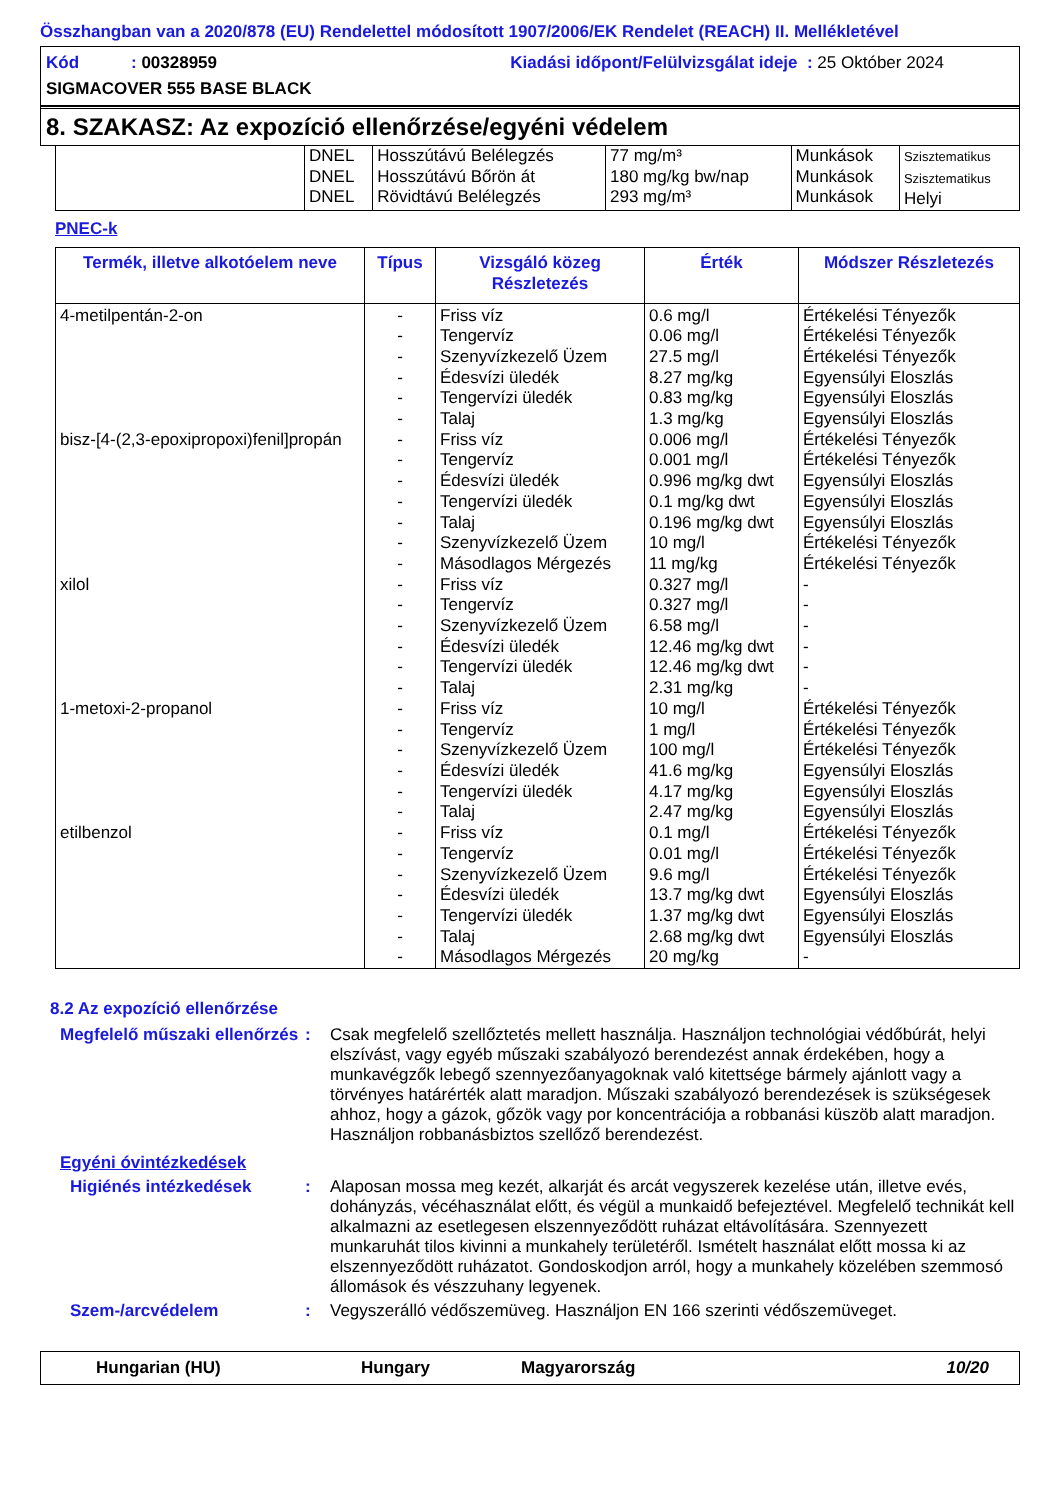Összhangban van a 2020/878 (EU) Rendelettel módosított 1907/2006/EK Rendelet (REACH) II. Mellékletével
Kód : 00328959 Kiadási időpont/Felülvizsgálat ideje : 25 Október 2024
SIGMACOVER 555 BASE BLACK
8. SZAKASZ: Az expozíció ellenőrzése/egyéni védelem
| | DNEL DNEL DNEL | Hosszútávú Belélegzés Hosszútávú Bőrön át Rövidtávú Belélegzés | 77 mg/m³ 180 mg/kg bw/nap 293 mg/m³ | Munkások Munkások Munkások | Szisztematikus Szisztematikus Helyi |
PNEC-k
| Termék, illetve alkotóelem neve | Típus | Vizsgáló közeg Részletezés | Érték | Módszer Részletezés |
| --- | --- | --- | --- | --- |
| 4-metilpentán-2-on bisz-[4-(2,3-epoxipropoxi)fenil]propán xilol 1-metoxi-2-propanol etilbenzol | - - - - - - - - - - - - - - - - - - - - - - - - - - - - - - - - | Friss víz Tengervíz Szenyvízkezelő Üzem Édesvízi üledék Tengervízi üledék Talaj Friss víz Tengervíz Édesvízi üledék Tengervízi üledék Talaj Szenyvízkezelő Üzem Másodlagos Mérgezés Friss víz Tengervíz Szenyvízkezelő Üzem Édesvízi üledék Tengervízi üledék Talaj Friss víz Tengervíz Szenyvízkezelő Üzem Édesvízi üledék Tengervízi üledék Talaj Friss víz Tengervíz Szenyvízkezelő Üzem Édesvízi üledék Tengervízi üledék Talaj Másodlagos Mérgezés | 0.6 mg/l 0.06 mg/l 27.5 mg/l 8.27 mg/kg 0.83 mg/kg 1.3 mg/kg 0.006 mg/l 0.001 mg/l 0.996 mg/kg dwt 0.1 mg/kg dwt 0.196 mg/kg dwt 10 mg/l 11 mg/kg 0.327 mg/l 0.327 mg/l 6.58 mg/l 12.46 mg/kg dwt 12.46 mg/kg dwt 2.31 mg/kg 10 mg/l 1 mg/l 100 mg/l 41.6 mg/kg 4.17 mg/kg 2.47 mg/kg 0.1 mg/l 0.01 mg/l 9.6 mg/l 13.7 mg/kg dwt 1.37 mg/kg dwt 2.68 mg/kg dwt 20 mg/kg | Értékelési Tényezők Értékelési Tényezők Értékelési Tényezők Egyensúlyi Eloszlás Egyensúlyi Eloszlás Egyensúlyi Eloszlás Értékelési Tényezők Értékelési Tényezők Egyensúlyi Eloszlás Egyensúlyi Eloszlás Egyensúlyi Eloszlás Értékelési Tényezők Értékelési Tényezők - - - - - - Értékelési Tényezők Értékelési Tényezők Értékelési Tényezők Egyensúlyi Eloszlás Egyensúlyi Eloszlás Egyensúlyi Eloszlás Értékelési Tényezők Értékelési Tényezők Értékelési Tényezők Egyensúlyi Eloszlás Egyensúlyi Eloszlás Egyensúlyi Eloszlás - |
8.2 Az expozíció ellenőrzése
Megfelelő műszaki ellenőrzés
: Csak megfelelő szellőztetés mellett használja. Használjon technológiai védőbúrát, helyi elszívást, vagy egyéb műszaki szabályozó berendezést annak érdekében, hogy a munkavégzők lebegő szennyezőanyagoknak való kitettsége bármely ajánlott vagy a törvényes határérték alatt maradjon. Műszaki szabályozó berendezések is szükségesek ahhoz, hogy a gázok, gőzök vagy por koncentrációja a robbanási küszöb alatt maradjon. Használjon robbanásbiztos szellőző berendezést.
Egyéni óvintézkedések
Higiénés intézkedések : Alaposan mossa meg kezét, alkarját és arcát vegyszerek kezelése után, illetve evés, dohányzás, vécéhasználat előtt, és végül a munkaidő befejeztével. Megfelelő technikát kell alkalmazni az esetlegesen elszennyeződött ruházat eltávolítására. Szennyezett munkaruhát tilos kivinni a munkahely területéről. Ismételt használat előtt mossa ki az elszennyeződött ruházatot. Gondoskodjon arról, hogy a munkahely közelében szemmosó állomások és vészzuhany legyenek.
Szem-/arcvédelem : Vegyszerálló védőszemüveg. Használjon EN 166 szerinti védőszemüveget.
Hungarian (HU) Hungary Magyarország 10/20